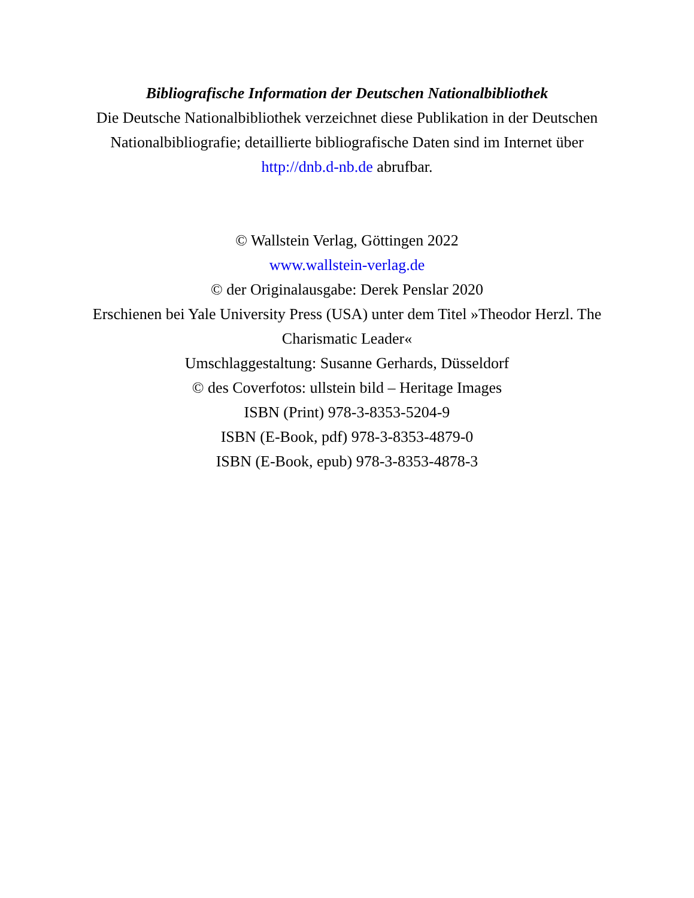Bibliografische Information der Deutschen Nationalbibliothek
Die Deutsche Nationalbibliothek verzeichnet diese Publikation in der Deutschen Nationalbibliografie; detaillierte bibliografische Daten sind im Internet über http://dnb.d-nb.de abrufbar.
© Wallstein Verlag, Göttingen 2022
www.wallstein-verlag.de
© der Originalausgabe: Derek Penslar 2020
Erschienen bei Yale University Press (USA) unter dem Titel »Theodor Herzl. The Charismatic Leader«
Umschlaggestaltung: Susanne Gerhards, Düsseldorf
© des Coverfotos: ullstein bild – Heritage Images
ISBN (Print) 978-3-8353-5204-9
ISBN (E-Book, pdf) 978-3-8353-4879-0
ISBN (E-Book, epub) 978-3-8353-4878-3